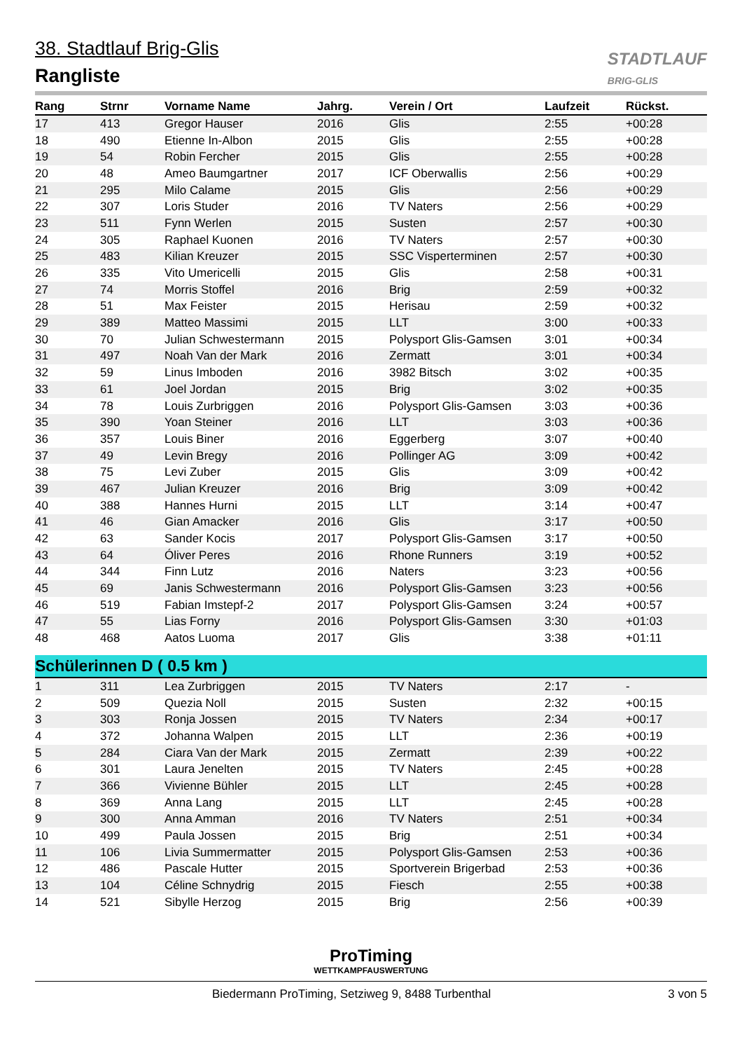38. Stadtlauf Brig-Glis
Rangliste
STADTLAUF
BRIG-GLIS
| Rang | Strnr | Vorname Name | Jahrg. | Verein / Ort | Laufzeit | Rückst. |
| --- | --- | --- | --- | --- | --- | --- |
| 17 | 413 | Gregor Hauser | 2016 | Glis | 2:55 | +00:28 |
| 18 | 490 | Etienne In-Albon | 2015 | Glis | 2:55 | +00:28 |
| 19 | 54 | Robin Fercher | 2015 | Glis | 2:55 | +00:28 |
| 20 | 48 | Ameo Baumgartner | 2017 | ICF Oberwallis | 2:56 | +00:29 |
| 21 | 295 | Milo Calame | 2015 | Glis | 2:56 | +00:29 |
| 22 | 307 | Loris Studer | 2016 | TV Naters | 2:56 | +00:29 |
| 23 | 511 | Fynn Werlen | 2015 | Susten | 2:57 | +00:30 |
| 24 | 305 | Raphael Kuonen | 2016 | TV Naters | 2:57 | +00:30 |
| 25 | 483 | Kilian Kreuzer | 2015 | SSC Visperterminen | 2:57 | +00:30 |
| 26 | 335 | Vito Umericelli | 2015 | Glis | 2:58 | +00:31 |
| 27 | 74 | Morris Stoffel | 2016 | Brig | 2:59 | +00:32 |
| 28 | 51 | Max Feister | 2015 | Herisau | 2:59 | +00:32 |
| 29 | 389 | Matteo Massimi | 2015 | LLT | 3:00 | +00:33 |
| 30 | 70 | Julian Schwestermann | 2015 | Polysport Glis-Gamsen | 3:01 | +00:34 |
| 31 | 497 | Noah Van der Mark | 2016 | Zermatt | 3:01 | +00:34 |
| 32 | 59 | Linus Imboden | 2016 | 3982 Bitsch | 3:02 | +00:35 |
| 33 | 61 | Joel Jordan | 2015 | Brig | 3:02 | +00:35 |
| 34 | 78 | Louis Zurbriggen | 2016 | Polysport Glis-Gamsen | 3:03 | +00:36 |
| 35 | 390 | Yoan Steiner | 2016 | LLT | 3:03 | +00:36 |
| 36 | 357 | Louis Biner | 2016 | Eggerberg | 3:07 | +00:40 |
| 37 | 49 | Levin Bregy | 2016 | Pollinger AG | 3:09 | +00:42 |
| 38 | 75 | Levi Zuber | 2015 | Glis | 3:09 | +00:42 |
| 39 | 467 | Julian Kreuzer | 2016 | Brig | 3:09 | +00:42 |
| 40 | 388 | Hannes Hurni | 2015 | LLT | 3:14 | +00:47 |
| 41 | 46 | Gian Amacker | 2016 | Glis | 3:17 | +00:50 |
| 42 | 63 | Sander Kocis | 2017 | Polysport Glis-Gamsen | 3:17 | +00:50 |
| 43 | 64 | Óliver Peres | 2016 | Rhone Runners | 3:19 | +00:52 |
| 44 | 344 | Finn Lutz | 2016 | Naters | 3:23 | +00:56 |
| 45 | 69 | Janis Schwestermann | 2016 | Polysport Glis-Gamsen | 3:23 | +00:56 |
| 46 | 519 | Fabian Imstepf-2 | 2017 | Polysport Glis-Gamsen | 3:24 | +00:57 |
| 47 | 55 | Lias Forny | 2016 | Polysport Glis-Gamsen | 3:30 | +01:03 |
| 48 | 468 | Aatos Luoma | 2017 | Glis | 3:38 | +01:11 |
| Schülerinnen D ( 0.5 km ) | | | | | | |
| 1 | 311 | Lea Zurbriggen | 2015 | TV Naters | 2:17 | - |
| 2 | 509 | Quezia Noll | 2015 | Susten | 2:32 | +00:15 |
| 3 | 303 | Ronja Jossen | 2015 | TV Naters | 2:34 | +00:17 |
| 4 | 372 | Johanna Walpen | 2015 | LLT | 2:36 | +00:19 |
| 5 | 284 | Ciara Van der Mark | 2015 | Zermatt | 2:39 | +00:22 |
| 6 | 301 | Laura Jenelten | 2015 | TV Naters | 2:45 | +00:28 |
| 7 | 366 | Vivienne Bühler | 2015 | LLT | 2:45 | +00:28 |
| 8 | 369 | Anna Lang | 2015 | LLT | 2:45 | +00:28 |
| 9 | 300 | Anna Amman | 2016 | TV Naters | 2:51 | +00:34 |
| 10 | 499 | Paula Jossen | 2015 | Brig | 2:51 | +00:34 |
| 11 | 106 | Livia Summermatter | 2015 | Polysport Glis-Gamsen | 2:53 | +00:36 |
| 12 | 486 | Pascale Hutter | 2015 | Sportverein Brigerbad | 2:53 | +00:36 |
| 13 | 104 | Céline Schnydrig | 2015 | Fiesch | 2:55 | +00:38 |
| 14 | 521 | Sibylle Herzog | 2015 | Brig | 2:56 | +00:39 |
ProTiming
WETTKAMPFAUSWERTUNG
Biedermann ProTiming, Setziweg 9, 8488 Turbenthal 3 von 5